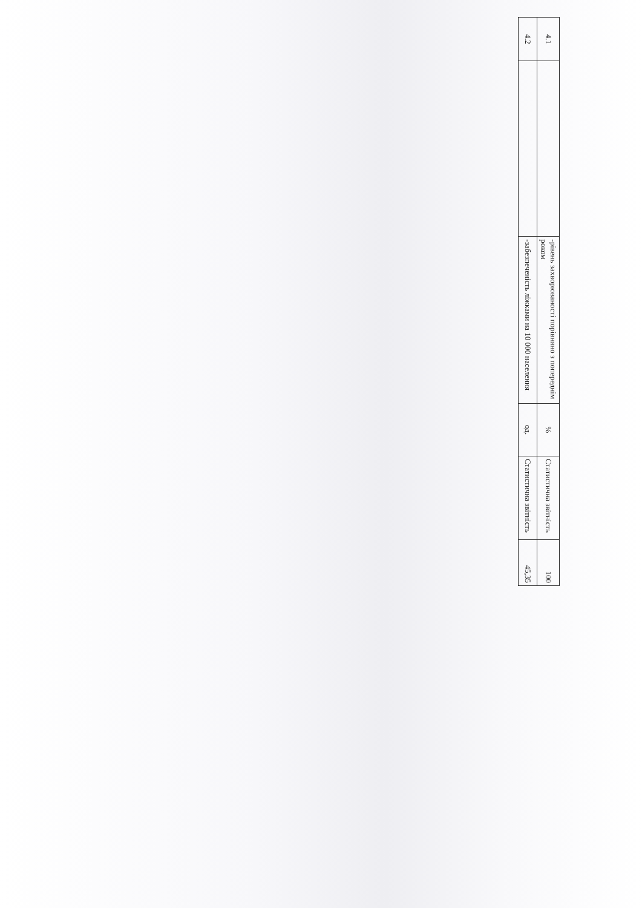| 4.1 | | -рівень захворюваності порівняно з попереднім роком | % | Статистична звітність | 100 |
| 4.2 | | -забезпеченість ліжками на 10 000 населення | од. | Статистична звітність | 45,35 |